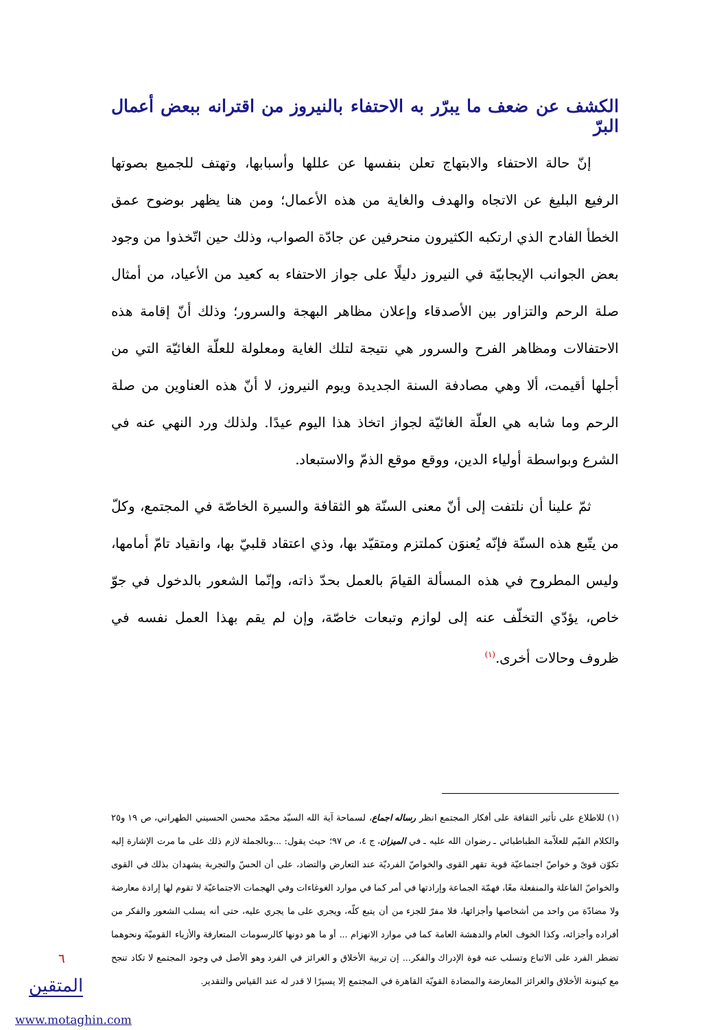الكشف عن ضعف ما يبرّر به الاحتفاء بالنيروز من اقترانه ببعض أعمال البرّ
إنّ حالة الاحتفاء والابتهاج تعلن بنفسها عن عللها وأسبابها، وتهتف للجميع بصوتها الرفيع البليغ عن الاتجاه والهدف والغاية من هذه الأعمال؛ ومن هنا يظهر بوضوح عمق الخطأ الفادح الذي ارتكبه الكثيرون منحرفين عن جادّة الصواب، وذلك حين اتّخذوا من وجود بعض الجوانب الإيجابيّة في النيروز دليلًا على جواز الاحتفاء به كعيد من الأعياد، من أمثال صلة الرحم والتزاور بين الأصدقاء وإعلان مظاهر البهجة والسرور؛ وذلك أنّ إقامة هذه الاحتفالات ومظاهر الفرح والسرور هي نتيجة لتلك الغاية ومعلولة للعلّة الغائيّة التي من أجلها أقيمت، ألا وهي مصادفة السنة الجديدة ويوم النيروز، لا أنّ هذه العناوين من صلة الرحم وما شابه هي العلّة الغائيّة لجواز اتخاذ هذا اليوم عيدًا. ولذلك ورد النهي عنه في الشرع وبواسطة أولياء الدين، ووقع موقع الذمّ والاستبعاد.
ثمّ علينا أن نلتفت إلى أنّ معنى السنّة هو الثقافة والسيرة الخاصّة في المجتمع، وكلّ من يتّبع هذه السنّة فإنّه يُعنوَن كملتزم ومتقيّد بها، وذي اعتقاد قلبيّ بها، وانقياد تامّ أمامها، وليس المطروح في هذه المسألة القيامَ بالعمل بحدّ ذاته، وإنّما الشعور بالدخول في جوّ خاص، يؤدّي التخلّف عنه إلى لوازم وتبعات خاصّة، وإن لم يقم بهذا العمل نفسه في ظروف وحالات أخرى.<sup>(١)</sup>
(١) للاطلاع على تأثير الثقافة على أفكار المجتمع انظر رساله اجماع، لسماحة آية الله السيّد محمّد محسن الحسيني الطهراني، ص ١٩ و٢٥ والكلام القيّم للعلاّمة الطباطبائي ـ رضوان الله عليه ـ في الميزان، ج ٤، ص ٩٧؛ حيث يقول: ...وبالجملة لازم ذلك على ما مرت الإشارة إليه تكوّن قوىً و خواصّ اجتماعيّة قوية تقهر القوى والخواصّ الفرديّة عند التعارض والتضاد، على أن الحسّ والتجربة يشهدان بذلك في القوى والخواصّ الفاعلة والمنفعلة معًا، فهمّة الجماعة وإرادتها في أمر كما في موارد الغوغاءات وفي الهجمات الاجتماعيّة لا تقوم لها إرادة معارضة ولا مضادّة من واحد من أشخاصها وأجزائها، فلا مفرّ للجزء من أن يتبع كلّه، ويجري على ما يجري عليه، حتى أنه يسلب الشعور والفكر من أفراده وأجزائه، وكذا الخوف العام والدهشة العامة كما في موارد الانهزام ... أو ما هو دونها كالرسومات المتعارفة والأزياء القوميّة ونحوهما تضطر الفرد على الاتباع وتسلب عنه قوة الإدراك والفكر... إن تربية الأخلاق و الغرائز في الفرد وهو الأصل في وجود المجتمع لا تكاد تنجح مع كينونة الأخلاق والغرائز المعارضة والمضادة القويّة القاهرة في المجتمع إلا يسيرًا لا قدر له عند القياس والتقدير.
٦
المتقين
www.motaghin.com